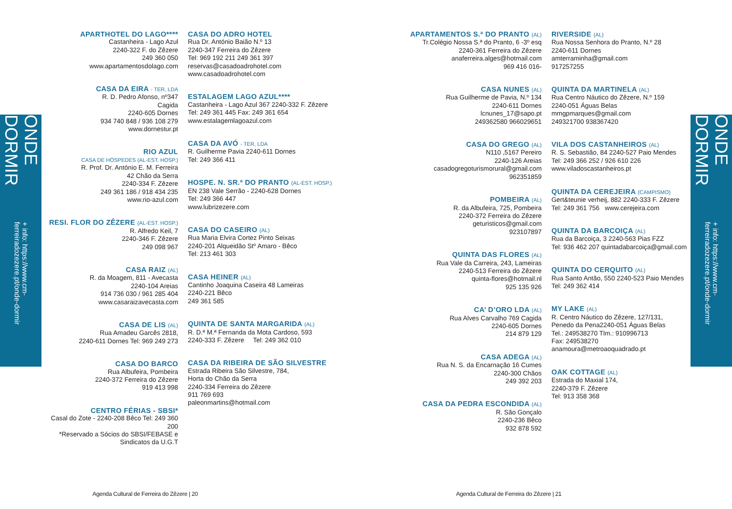ONDE DORMIR
+ info: https://www.cm-ferreiradozezere.pt/onde-dormir
APARTHOTEL DO LAGO****
Castanheira - Lago Azul
2240-322 F. do Zêzere
249 360 050
www.apartamentosdolago.com
CASA DA EIRA - TER, LDA
R. D. Pedro Afonso, nº347
Cagida
2240-605 Dornes
934 740 848 / 936 108 279
www.dornestur.pt
RIO AZUL
CASA DE HÓSPEDES (AL-EST. HOSP.)
R. Prof. Dr. António E. M. Ferreira
42 Chão da Serra
2240-334 F. Zêzere
249 361 186 / 918 434 235
www.rio-azul.com
RESI. FLOR DO ZÊZERE (AL-EST. HOSP.)
R. Alfredo Keil, 7
2240-346 F. Zêzere
249 098 967
CASA RAIZ (AL)
R. da Moagem, 811 - Avecasta
2240-104 Areias
914 736 030 / 961 285 404
www.casaraizavecasta.com
CASA DE LIS (AL)
Rua Amadeu Garcês 2818,
2240-611 Dornes Tel: 969 249 273
CASA DO BARCO
Rua Albufeira, Pombeira
2240-372 Ferreira do Zêzere
919 413 998
CENTRO FÉRIAS - SBSI*
Casal do Zote - 2240-208 Bêco Tel: 249 360 200
*Reservado a Sócios do SBSI/FEBASE e
Sindicatos da U.G.T
CASA DO ADRO HOTEL
Rua Dr. António Baião N.º 13
2240-347 Ferreira do Zêzere
Tel: 969 192 211 249 361 397
reservas@casadoadrohotel.com
www.casadoadrohotel.com
ESTALAGEM LAGO AZUL****
Castanheira - Lago Azul 367 2240-332 F. Zêzere
Tel: 249 361 445 Fax: 249 361 654
www.estalagemlagoazul.com
CASA DA AVÓ - TER, LDA
R. Guilherme Pavia 2240-611 Dornes
Tel: 249 366 411
HOSPE. N. SR.ª DO PRANTO (AL-EST. HOSP.)
EN 238 Vale Serrão - 2240-628 Dornes
Tel: 249 366 447
www.lubrizezere.com
CASA DO CASEIRO (AL)
Rua Maria Elvira Cortez Pinto Seixas
2240-201 Alqueidão Stº Amaro - Bêco
Tel: 213 461 303
CASA HEINER (AL)
Cantinho Joaquina Caseira 48 Lameiras
2240-221 Bêco
249 361 585
QUINTA DE SANTA MARGARIDA (AL)
R. D.ª M.ª Fernanda da Mota Cardoso, 593
2240-333 F. Zêzere Tel: 249 362 010
CASA DA RIBEIRA DE SÃO SILVESTRE
Estrada Ribeira São Silvestre, 784,
Horta do Chão da Serra
2240-334 Ferreira do Zêzere
911 769 693
paleonmartins@hotmail.com
Agenda Cultural de Ferreira do Zêzere | 20
APARTAMENTOS S.ª DO PRANTO (AL)
Tr.Colégio Nossa S.ª do Pranto, 6 -3º esq
2240-361 Ferreira do Zêzere
anaferreira.alges@hotmail.com
969 416 016-
CASA NUNES (AL)
Rua Guilherme de Pavia, N.º 134
2240-611 Dornes
lcnunes_17@sapo.pt
249362580 966029651
CASA DO GREGO (AL)
N110 ,5167 Pereiro
2240-126 Areias
casadogregoturismorural@gmail.com
962351859
POMBEIRA (AL)
R. da Albufeira, 725, Pombeira
2240-372 Ferreira do Zêzere
geturisticos@gmail.com
923107897
QUINTA DAS FLORES (AL)
Rua Vale da Carreira, 243, Lameiras
2240-513 Ferreira do Zêzere
quinta-flores@hotmail.nl
925 135 926
CA’ D’ORO LDA (AL)
Rua Alves Carvalho 769 Cagida
2240-605 Dornes
214 879 129
CASA ADEGA (AL)
Rua N. S. da Encarnação 16 Cumes
2240-300 Chãos
249 392 203
CASA DA PEDRA ESCONDIDA (AL)
R. São Gonçalo
2240-236 Bêco
932 878 592
RIVERSIDE (AL)
Rua Nossa Senhora do Pranto, N.º 28
2240-611 Dornes
amterraminha@gmail.com
917257255
QUINTA DA MARTINELA (AL)
Rua Centro Náutico do Zêzere, N.º 159
2240-051 Águas Belas
mmgpmarques@gmail.com
249321700 938367420
VILA DOS CASTANHEIROS (AL)
R. S. Sebastião, 84 2240-527 Paio Mendes
Tel: 249 366 252 / 926 610 226
www.viladoscastanheiros.pt
QUINTA DA CEREJEIRA (CAMPISMO)
Gert&teunie verheij, 882 2240-333 F. Zêzere
Tel: 249 361 756 www.cerejeira.com
QUINTA DA BARCOIÇA (AL)
Rua da Barcoiça, 3 2240-563 Pias FZZ
Tel: 936 462 207 quintadabarcoiça@gmail.com
QUINTA DO CERQUITO (AL)
Rua Santo Antão, 550 2240-523 Paio Mendes
Tel: 249 362 414
MY LAKE (AL)
R. Centro Náutico do Zêzere, 127/131,
Penedo da Pena2240-051 Águas Belas
Tel.: 249538270 Tlm.: 910996713
Fax: 249538270
anamoura@metroaoquadrado.pt
OAK COTTAGE (AL)
Estrada do Maxial 174,
2240-379 F. Zêzere
Tel: 913 358 368
Agenda Cultural de Ferreira do Zêzere | 21
ONDE DORMIR
+ info: https://www.cm-ferreiradozezere.pt/onde-dormir